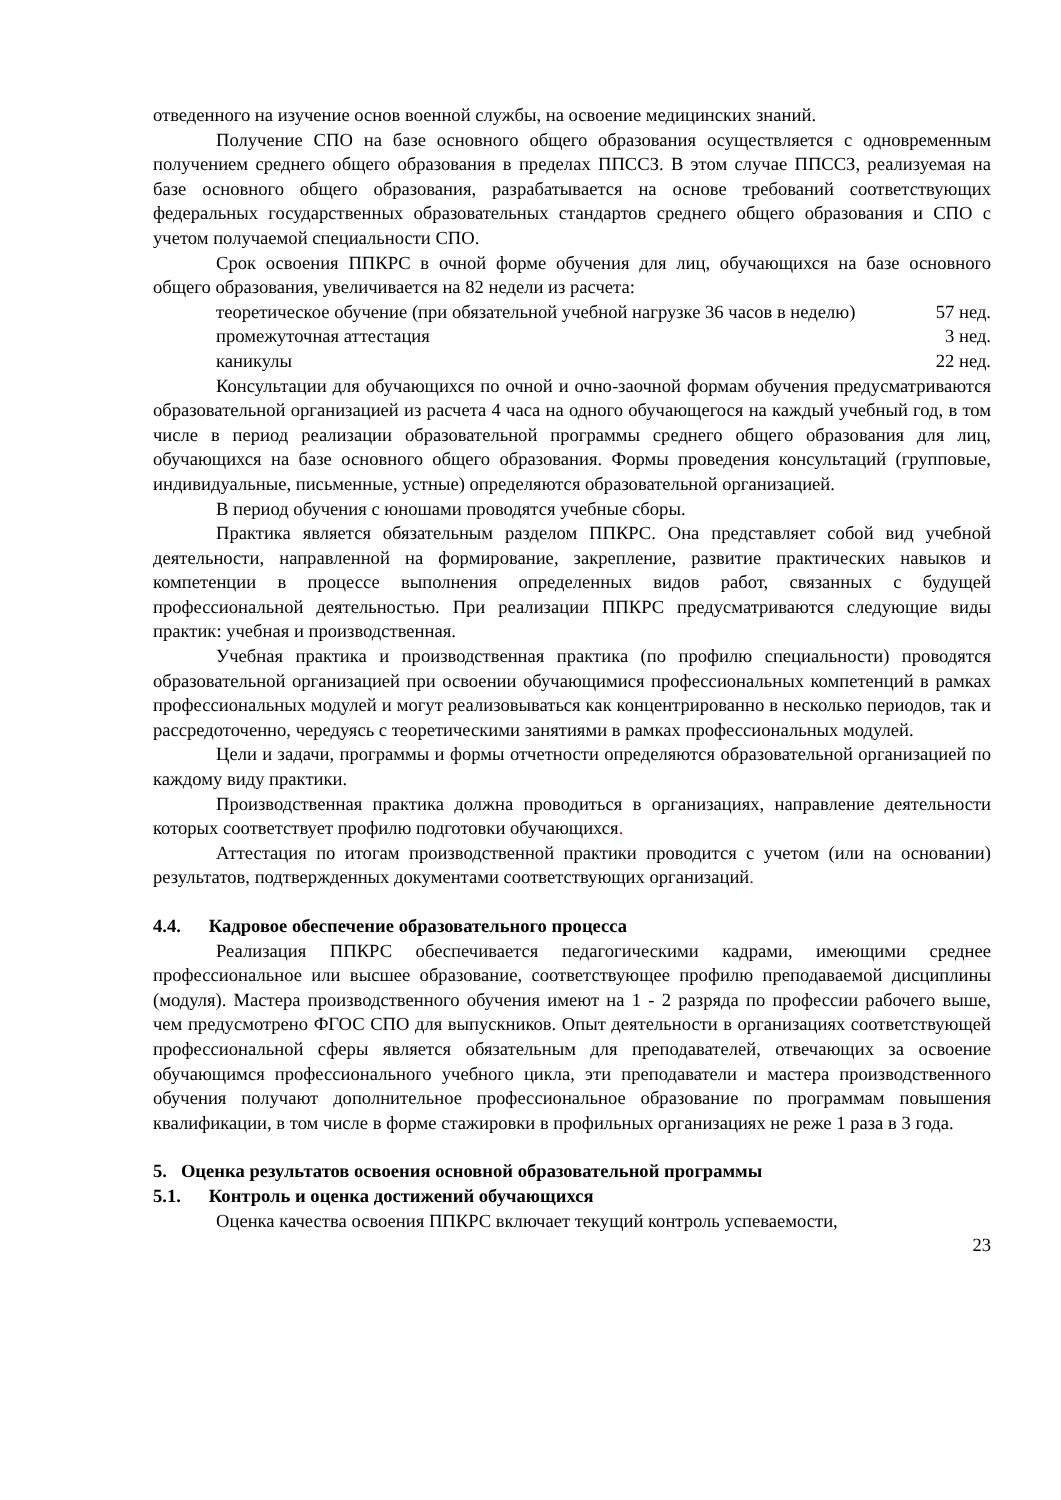отведенного на изучение основ военной службы, на освоение медицинских знаний.
Получение СПО на базе основного общего образования осуществляется с одновременным получением среднего общего образования в пределах ППССЗ. В этом случае ППССЗ, реализуемая на базе основного общего образования, разрабатывается на основе требований соответствующих федеральных государственных образовательных стандартов среднего общего образования и СПО с учетом получаемой специальности СПО.
Срок освоения ППКРС в очной форме обучения для лиц, обучающихся на базе основного общего образования, увеличивается на 82 недели из расчета:
теоретическое обучение (при обязательной учебной нагрузке 36 часов в неделю) 57 нед.
промежуточная аттестация 3 нед.
каникулы 22 нед.
Консультации для обучающихся по очной и очно-заочной формам обучения предусматриваются образовательной организацией из расчета 4 часа на одного обучающегося на каждый учебный год, в том числе в период реализации образовательной программы среднего общего образования для лиц, обучающихся на базе основного общего образования. Формы проведения консультаций (групповые, индивидуальные, письменные, устные) определяются образовательной организацией.
В период обучения с юношами проводятся учебные сборы.
Практика является обязательным разделом ППКРС. Она представляет собой вид учебной деятельности, направленной на формирование, закрепление, развитие практических навыков и компетенции в процессе выполнения определенных видов работ, связанных с будущей профессиональной деятельностью. При реализации ППКРС предусматриваются следующие виды практик: учебная и производственная.
Учебная практика и производственная практика (по профилю специальности) проводятся образовательной организацией при освоении обучающимися профессиональных компетенций в рамках профессиональных модулей и могут реализовываться как концентрированно в несколько периодов, так и рассредоточенно, чередуясь с теоретическими занятиями в рамках профессиональных модулей.
Цели и задачи, программы и формы отчетности определяются образовательной организацией по каждому виду практики.
Производственная практика должна проводиться в организациях, направление деятельности которых соответствует профилю подготовки обучающихся.
Аттестация по итогам производственной практики проводится с учетом (или на основании) результатов, подтвержденных документами соответствующих организаций.
4.4. Кадровое обеспечение образовательного процесса
Реализация ППКРС обеспечивается педагогическими кадрами, имеющими среднее профессиональное или высшее образование, соответствующее профилю преподаваемой дисциплины (модуля). Мастера производственного обучения имеют на 1 - 2 разряда по профессии рабочего выше, чем предусмотрено ФГОС СПО для выпускников. Опыт деятельности в организациях соответствующей профессиональной сферы является обязательным для преподавателей, отвечающих за освоение обучающимся профессионального учебного цикла, эти преподаватели и мастера производственного обучения получают дополнительное профессиональное образование по программам повышения квалификации, в том числе в форме стажировки в профильных организациях не реже 1 раза в 3 года.
5. Оценка результатов освоения основной образовательной программы
5.1. Контроль и оценка достижений обучающихся
Оценка качества освоения ППКРС включает текущий контроль успеваемости,
23